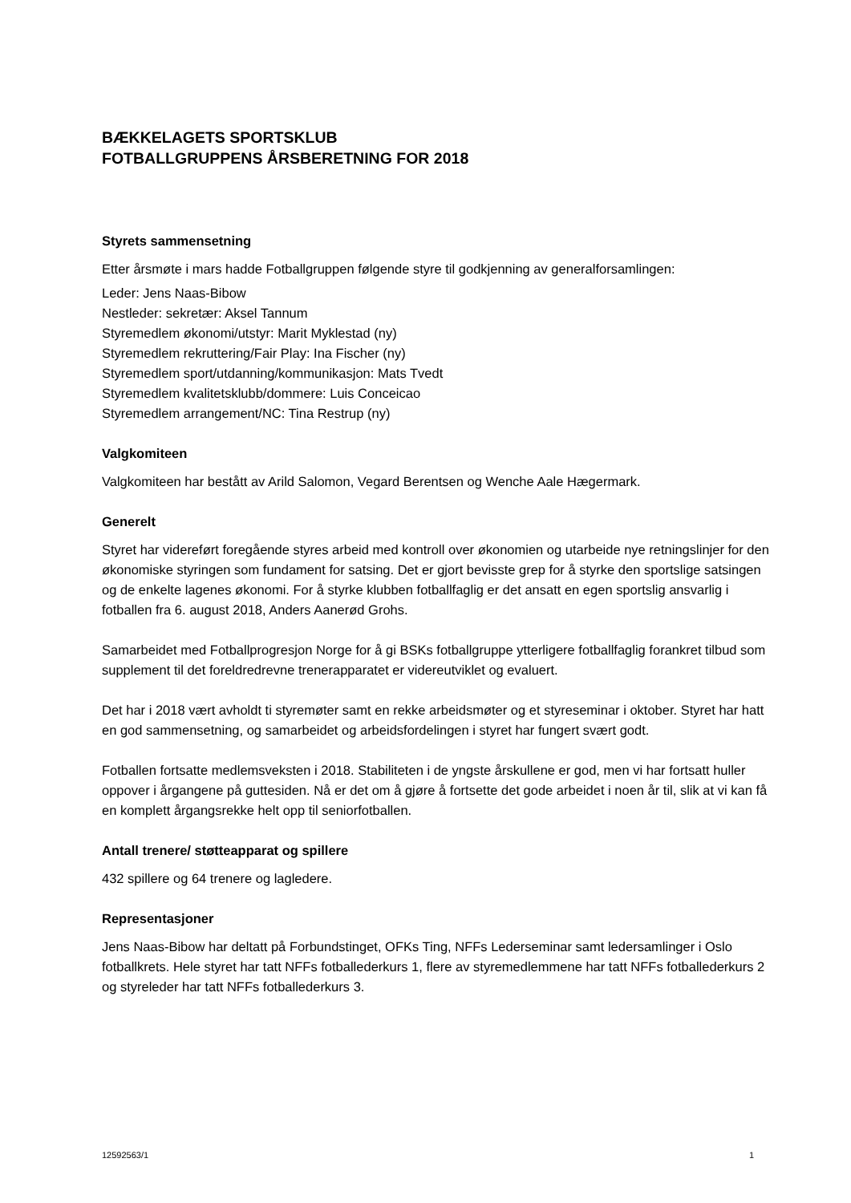BÆKKELAGETS SPORTSKLUB
FOTBALLGRUPPENS ÅRSBERETNING FOR 2018
Styrets sammensetning
Etter årsmøte i mars hadde Fotballgruppen følgende styre til godkjenning av generalforsamlingen:
Leder: Jens Naas-Bibow
Nestleder: sekretær: Aksel Tannum
Styremedlem økonomi/utstyr: Marit Myklestad (ny)
Styremedlem rekruttering/Fair Play: Ina Fischer (ny)
Styremedlem sport/utdanning/kommunikasjon: Mats Tvedt
Styremedlem kvalitetsklubb/dommere: Luis Conceicao
Styremedlem arrangement/NC: Tina Restrup (ny)
Valgkomiteen
Valgkomiteen har bestått av Arild Salomon, Vegard Berentsen og Wenche Aale Hægermark.
Generelt
Styret har videreført foregående styres arbeid med kontroll over økonomien og utarbeide nye retningslinjer for den økonomiske styringen som fundament for satsing. Det er gjort bevisste grep for å styrke den sportslige satsingen og de enkelte lagenes økonomi. For å styrke klubben fotballfaglig er det ansatt en egen sportslig ansvarlig i fotballen fra 6. august 2018, Anders Aanerød Grohs.
Samarbeidet med Fotballprogresjon Norge for å gi BSKs fotballgruppe ytterligere fotballfaglig forankret tilbud som supplement til det foreldredrevne trenerapparatet er videreutviklet og evaluert.
Det har i 2018 vært avholdt ti styremøter samt en rekke arbeidsmøter og et styreseminar i oktober. Styret har hatt en god sammensetning, og samarbeidet og arbeidsfordelingen i styret har fungert svært godt.
Fotballen fortsatte medlemsveksten i 2018. Stabiliteten i de yngste årskullene er god, men vi har fortsatt huller oppover i årgangene på guttesiden. Nå er det om å gjøre å fortsette det gode arbeidet i noen år til, slik at vi kan få en komplett årgangsrekke helt opp til seniorfotballen.
Antall trenere/ støtteapparat og spillere
432 spillere og 64 trenere og lagledere.
Representasjoner
Jens Naas-Bibow har deltatt på Forbundstinget, OFKs Ting, NFFs Lederseminar samt ledersamlinger i Oslo fotballkrets. Hele styret har tatt NFFs fotballederkurs 1, flere av styremedlemmene har tatt NFFs fotballederkurs 2 og styreleder har tatt NFFs fotballederkurs 3.
12592563/1 1